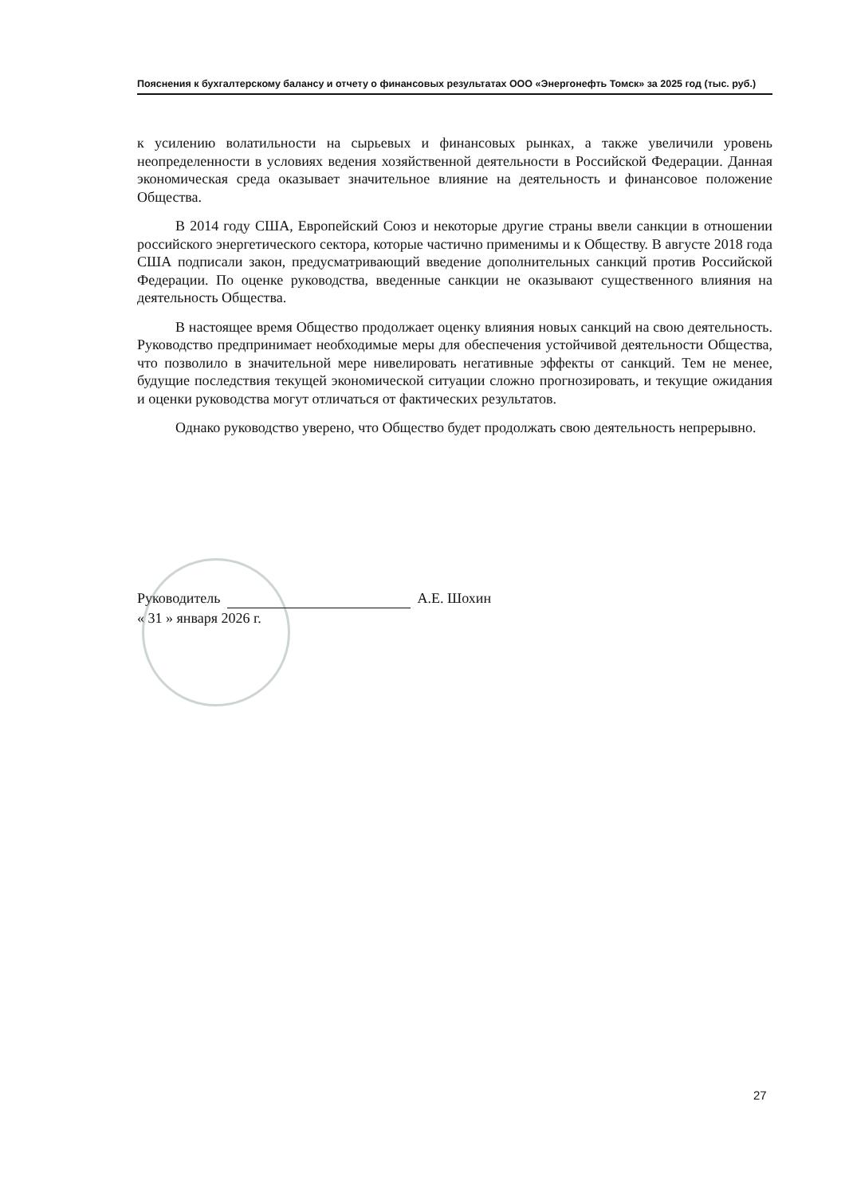Пояснения к бухгалтерскому балансу и отчету о финансовых результатах ООО «Энергонефть Томск» за 2025 год (тыс. руб.)
к усилению волатильности на сырьевых и финансовых рынках, а также увеличили уровень неопределенности в условиях ведения хозяйственной деятельности в Российской Федерации. Данная экономическая среда оказывает значительное влияние на деятельность и финансовое положение Общества.
В 2014 году США, Европейский Союз и некоторые другие страны ввели санкции в отношении российского энергетического сектора, которые частично применимы и к Обществу. В августе 2018 года США подписали закон, предусматривающий введение дополнительных санкций против Российской Федерации. По оценке руководства, введенные санкции не оказывают существенного влияния на деятельность Общества.
В настоящее время Общество продолжает оценку влияния новых санкций на свою деятельность. Руководство предпринимает необходимые меры для обеспечения устойчивой деятельности Общества, что позволило в значительной мере нивелировать негативные эффекты от санкций. Тем не менее, будущие последствия текущей экономической ситуации сложно прогнозировать, и текущие ожидания и оценки руководства могут отличаться от фактических результатов.
Однако руководство уверено, что Общество будет продолжать свою деятельность непрерывно.
Руководитель А.Е. Шохин
« 31 » января 2026 г.
27